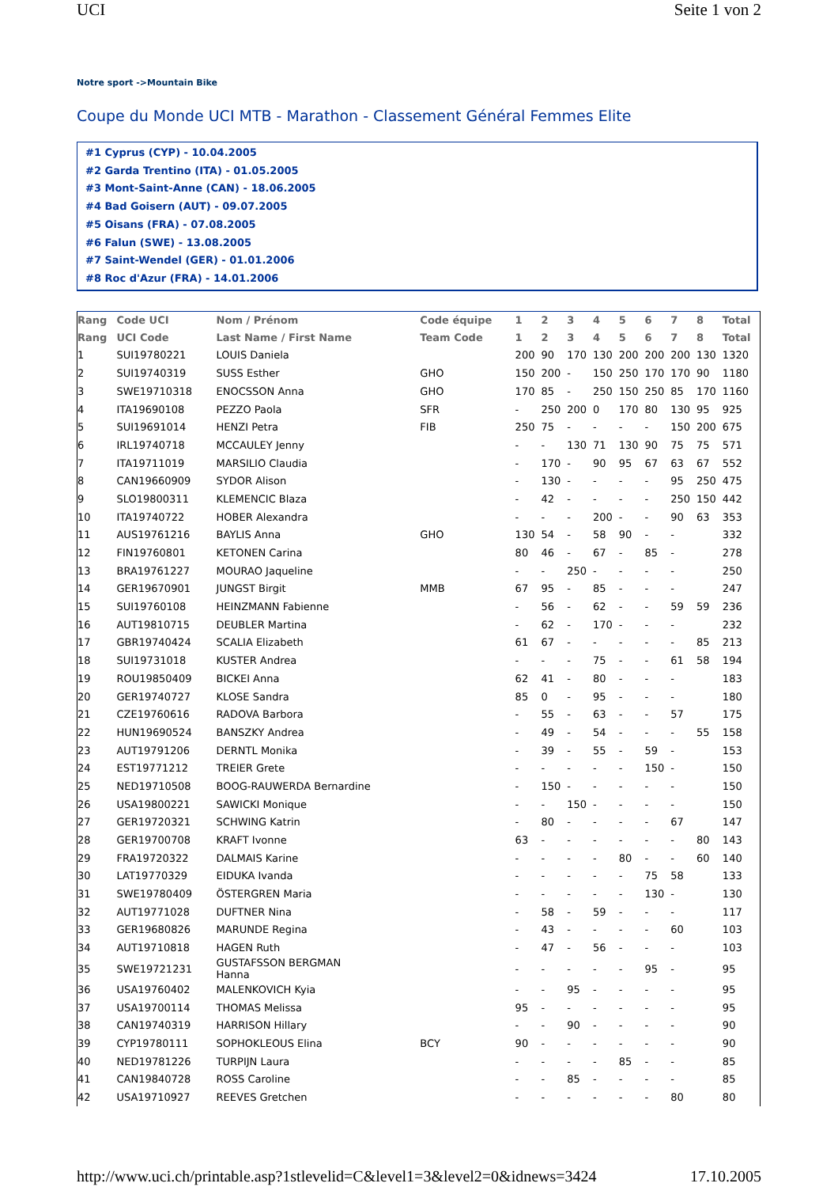UCI Seite 1 von 2
Notre sport ->Mountain Bike
Coupe du Monde UCI MTB - Marathon - Classement Général Femmes Elite
#1 Cyprus (CYP) - 10.04.2005
#2 Garda Trentino (ITA) - 01.05.2005
#3 Mont-Saint-Anne (CAN) - 18.06.2005
#4 Bad Goisern (AUT) - 09.07.2005
#5 Oisans (FRA) - 07.08.2005
#6 Falun (SWE) - 13.08.2005
#7 Saint-Wendel (GER) - 01.01.2006
#8 Roc d'Azur (FRA) - 14.01.2006
| Rang | Code UCI | Nom / Prénom | Code équipe | 1 | 2 | 3 | 4 | 5 | 6 | 7 | 8 | Total |
| --- | --- | --- | --- | --- | --- | --- | --- | --- | --- | --- | --- | --- |
| Rang | UCI Code | Last Name / First Name | Team Code | 1 | 2 | 3 | 4 | 5 | 6 | 7 | 8 | Total |
| 1 | SUI19780221 | LOUIS Daniela | | 200 | 90 | 170 | 130 | 200 | 200 | 200 | 130 | 1320 |
| 2 | SUI19740319 | SUSS Esther | GHO | 150 | 200 | - | 150 | 250 | 170 | 170 | 90 | 1180 |
| 3 | SWE19710318 | ENOCSSON Anna | GHO | 170 | 85 | - | 250 | 150 | 250 | 85 | 170 | 1160 |
| 4 | ITA19690108 | PEZZO Paola | SFR | - | 250 | 200 | 0 | 170 | 80 | 130 | 95 | 925 |
| 5 | SUI19691014 | HENZI Petra | FIB | 250 | 75 | - | - | - | - | 150 | 200 | 675 |
| 6 | IRL19740718 | MCCAULEY Jenny | | - | - | 130 | 71 | 130 | 90 | 75 | 75 | 571 |
| 7 | ITA19711019 | MARSILIO Claudia | | - | 170 | - | 90 | 95 | 67 | 63 | 67 | 552 |
| 8 | CAN19660909 | SYDOR Alison | | - | 130 | - | - | - | - | 95 | 250 | 475 |
| 9 | SLO19800311 | KLEMENCIC Blaza | | - | 42 | - | - | - | - | 250 | 150 | 442 |
| 10 | ITA19740722 | HOBER Alexandra | | - | - | - | 200 | - | - | 90 | 63 | 353 |
| 11 | AUS19761216 | BAYLIS Anna | GHO | 130 | 54 | - | 58 | 90 | - | - | | 332 |
| 12 | FIN19760801 | KETONEN Carina | | 80 | 46 | - | 67 | - | 85 | - | | 278 |
| 13 | BRA19761227 | MOURAO Jaqueline | | - | - | 250 | - | - | - | - | | 250 |
| 14 | GER19670901 | JUNGST Birgit | MMB | 67 | 95 | - | 85 | - | - | - | | 247 |
| 15 | SUI19760108 | HEINZMANN Fabienne | | - | 56 | - | 62 | - | - | 59 | 59 | 236 |
| 16 | AUT19810715 | DEUBLER Martina | | - | 62 | - | 170 | - | - | - | | 232 |
| 17 | GBR19740424 | SCALIA Elizabeth | | 61 | 67 | - | - | - | - | - | 85 | 213 |
| 18 | SUI19731018 | KUSTER Andrea | | - | - | - | 75 | - | - | 61 | 58 | 194 |
| 19 | ROU19850409 | BICKEI Anna | | 62 | 41 | - | 80 | - | - | - | | 183 |
| 20 | GER19740727 | KLOSE Sandra | | 85 | 0 | - | 95 | - | - | - | | 180 |
| 21 | CZE19760616 | RADOVA Barbora | | - | 55 | - | 63 | - | - | 57 | | 175 |
| 22 | HUN19690524 | BANSZKY Andrea | | - | 49 | - | 54 | - | - | - | 55 | 158 |
| 23 | AUT19791206 | DERNTL Monika | | - | 39 | - | 55 | - | 59 | - | | 153 |
| 24 | EST19771212 | TREIER Grete | | - | - | - | - | - | 150 | - | | 150 |
| 25 | NED19710508 | BOOG-RAUWERDA Bernardine | | - | 150 | - | - | - | - | - | | 150 |
| 26 | USA19800221 | SAWICKI Monique | | - | - | 150 | - | - | - | - | | 150 |
| 27 | GER19720321 | SCHWING Katrin | | - | 80 | - | - | - | - | 67 | | 147 |
| 28 | GER19700708 | KRAFT Ivonne | | 63 | - | - | - | - | - | - | 80 | 143 |
| 29 | FRA19720322 | DALMAIS Karine | | - | - | - | - | 80 | - | - | 60 | 140 |
| 30 | LAT19770329 | EIDUKA Ivanda | | - | - | - | - | - | 75 | 58 | | 133 |
| 31 | SWE19780409 | ÖSTERGREN Maria | | - | - | - | - | - | 130 | - | | 130 |
| 32 | AUT19771028 | DUFTNER Nina | | - | 58 | - | 59 | - | - | - | | 117 |
| 33 | GER19680826 | MARUNDE Regina | | - | 43 | - | - | - | - | 60 | | 103 |
| 34 | AUT19710818 | HAGEN Ruth | | - | 47 | - | 56 | - | - | - | | 103 |
| 35 | SWE19721231 | GUSTAFSSON BERGMAN Hanna | | - | - | - | - | - | 95 | - | | 95 |
| 36 | USA19760402 | MALENKOVICH Kyia | | - | - | 95 | - | - | - | - | | 95 |
| 37 | USA19700114 | THOMAS Melissa | | 95 | - | - | - | - | - | - | | 95 |
| 38 | CAN19740319 | HARRISON Hillary | | - | - | 90 | - | - | - | - | | 90 |
| 39 | CYP19780111 | SOPHOKLEOUS Elina | BCY | 90 | - | - | - | - | - | - | | 90 |
| 40 | NED19781226 | TURPIJN Laura | | - | - | - | - | 85 | - | - | | 85 |
| 41 | CAN19840728 | ROSS Caroline | | - | - | 85 | - | - | - | - | | 85 |
| 42 | USA19710927 | REEVES Gretchen | | - | - | - | - | - | - | 80 | | 80 |
http://www.uci.ch/printable.asp?1stlevelid=C&level1=3&level2=0&idnews=3424 17.10.2005